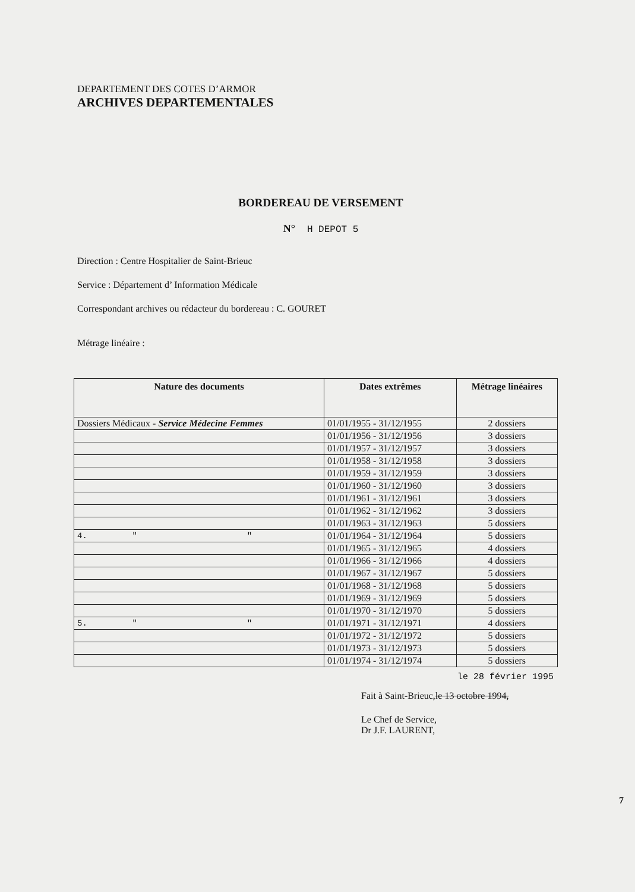DEPARTEMENT DES COTES D’ARMOR
ARCHIVES DEPARTEMENTALES
BORDEREAU DE VERSEMENT
N° H DEPOT 5
Direction : Centre Hospitalier de Saint-Brieuc
Service : Département d’ Information Médicale
Correspondant archives ou rédacteur du bordereau : C. GOURET
Métrage linéaire :
| Nature des documents | Dates extrêmes | Métrage linéaires |
| --- | --- | --- |
| Dossiers Médicaux - Service Médecine Femmes | 01/01/1955 - 31/12/1955 | 2 dossiers |
| | 01/01/1956 - 31/12/1956 | 3 dossiers |
| | 01/01/1957 - 31/12/1957 | 3 dossiers |
| | 01/01/1958 - 31/12/1958 | 3 dossiers |
| | 01/01/1959 - 31/12/1959 | 3 dossiers |
| | 01/01/1960 - 31/12/1960 | 3 dossiers |
| | 01/01/1961 - 31/12/1961 | 3 dossiers |
| | 01/01/1962 - 31/12/1962 | 3 dossiers |
| | 01/01/1963 - 31/12/1963 | 5 dossiers |
| 4. " " | 01/01/1964 - 31/12/1964 | 5 dossiers |
| | 01/01/1965 - 31/12/1965 | 4 dossiers |
| | 01/01/1966 - 31/12/1966 | 4 dossiers |
| | 01/01/1967 - 31/12/1967 | 5 dossiers |
| | 01/01/1968 - 31/12/1968 | 5 dossiers |
| | 01/01/1969 - 31/12/1969 | 5 dossiers |
| | 01/01/1970 - 31/12/1970 | 5 dossiers |
| 5. " " | 01/01/1971 - 31/12/1971 | 4 dossiers |
| | 01/01/1972 - 31/12/1972 | 5 dossiers |
| | 01/01/1973 - 31/12/1973 | 5 dossiers |
| | 01/01/1974 - 31/12/1974 | 5 dossiers |
le 28 février 1995
Fait à Saint-Brieuc,le 13 octobre 1994,
Le Chef de Service,
Dr J.F. LAURENT,
7